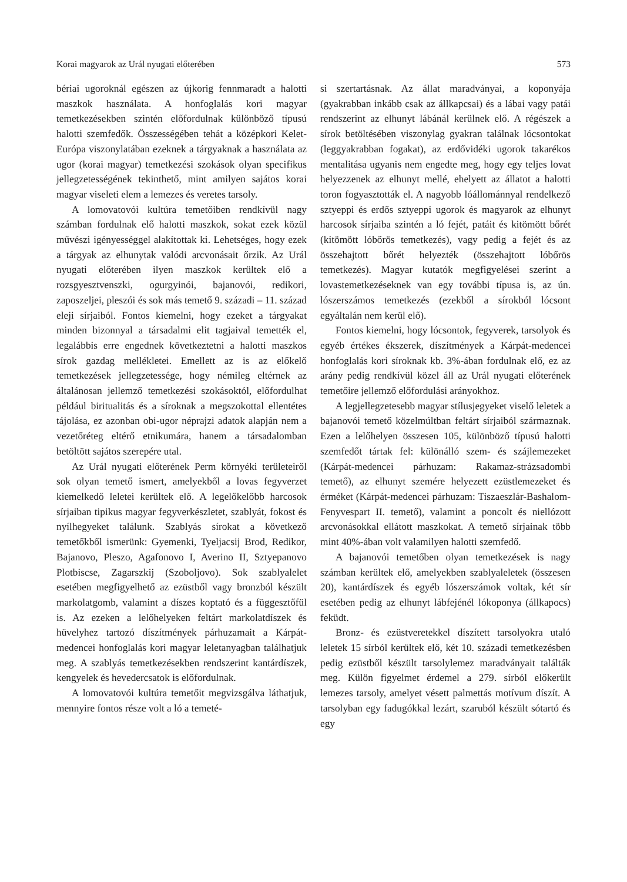Korai magyarok az Urál nyugati előterében 573
bériai ugoroknál egészen az újkorig fennmaradt a halotti maszkok használata. A honfoglalás kori magyar temetkezésekben szintén előfordulnak különböző típusú halotti szemfedők. Összességében tehát a középkori Kelet-Európa viszonylatában ezeknek a tárgyaknak a használata az ugor (korai magyar) temetkezési szokások olyan specifikus jellegzetességének tekinthető, mint amilyen sajátos korai magyar viseleti elem a lemezes és veretes tarsoly.
A lomovatovói kultúra temetőiben rendkívül nagy számban fordulnak elő halotti maszkok, sokat ezek közül művészi igényességgel alakítottak ki. Lehetséges, hogy ezek a tárgyak az elhunytak valódi arcvonásait őrzik. Az Urál nyugati előterében ilyen maszkok kerültek elő a rozsgyesztvenszki, ogurgyinói, bajanovói, redikori, zaposzeljei, pleszói és sok más temető 9. századi – 11. század eleji sírjaiból. Fontos kiemelni, hogy ezeket a tárgyakat minden bizonnyal a társadalmi elit tagjaival temették el, legalábbis erre engednek következtetni a halotti maszkos sírok gazdag mellékletei. Emellett az is az előkelő temetkezések jellegzetessége, hogy némileg eltérnek az általánosan jellemző temetkezési szokásoktól, előfordulhat például biritualitás és a síroknak a megszokottal ellentétes tájolása, ez azonban obi-ugor néprajzi adatok alapján nem a vezetőréteg eltérő etnikumára, hanem a társadalomban betöltött sajátos szerepére utal.
Az Urál nyugati előterének Perm környéki területeiről sok olyan temető ismert, amelyekből a lovas fegyverzet kiemelkedő leletei kerültek elő. A legelőkelőbb harcosok sírjaiban tipikus magyar fegyverkészletet, szablyát, fokost és nyílhegyeket találunk. Szablyás sírokat a következő temetőkből ismerünk: Gyemenki, Tyeljacsij Brod, Redikor, Bajanovo, Pleszo, Agafonovo I, Averino II, Sztyepanovo Plotbiscse, Zagarszkij (Szoboljovo). Sok szablyalelet esetében megfigyelhető az ezüstből vagy bronzból készült markolatgomb, valamint a díszes koptató és a függesztőfül is. Az ezeken a lelőhelyeken feltárt markolatdíszek és hüvelyhez tartozó díszítmények párhuzamait a Kárpát-medencei honfoglalás kori magyar leletanyagban találhatjuk meg. A szablyás temetkezésekben rendszerint kantárdíszek, kengyelek és hevedercsatok is előfordulnak.
A lomovatovói kultúra temetőit megvizsgálva láthatjuk, mennyire fontos része volt a ló a temeté-
si szertartásnak. Az állat maradványai, a koponyája (gyakrabban inkább csak az állkapcsai) és a lábai vagy patái rendszerint az elhunyt lábánál kerülnek elő. A régészek a sírok betöltésében viszonylag gyakran találnak lócsontokat (leggyakrabban fogakat), az erdővidéki ugorok takarékos mentalitása ugyanis nem engedte meg, hogy egy teljes lovat helyezzenek az elhunyt mellé, ehelyett az állatot a halotti toron fogyasztották el. A nagyobb lóállománnyal rendelkező sztyeppi és erdős sztyeppi ugorok és magyarok az elhunyt harcosok sírjaiba szintén a ló fejét, patáit és kitömött bőrét (kitömött lóbőrös temetkezés), vagy pedig a fejét és az összehajtott bőrét helyezték (összehajtott lóbőrös temetkezés). Magyar kutatók megfigyelései szerint a lovastemetkezéseknek van egy további típusa is, az ún. lószerszámos temetkezés (ezekből a sírokból lócsont egyáltalán nem kerül elő).
Fontos kiemelni, hogy lócsontok, fegyverek, tarsolyok és egyéb értékes ékszerek, díszítmények a Kárpát-medencei honfoglalás kori síroknak kb. 3%-ában fordulnak elő, ez az arány pedig rendkívül közel áll az Urál nyugati előterének temetőire jellemző előfordulási arányokhoz.
A legjellegzetesebb magyar stílusjegyeket viselő leletek a bajanovói temető közelmúltban feltárt sírjaiból származnak. Ezen a lelőhelyen összesen 105, különböző típusú halotti szemfedőt tártak fel: különálló szem- és szájlemezeket (Kárpát-medencei párhuzam: Rakamaz-strázsadombi temető), az elhunyt szemére helyezett ezüstlemezeket és érméket (Kárpát-medencei párhuzam: Tiszaeszlár-Bashalom-Fenyvespart II. temető), valamint a poncolt és niellózott arcvonásokkal ellátott maszkokat. A temető sírjainak több mint 40%-ában volt valamilyen halotti szemfedő.
A bajanovói temetőben olyan temetkezések is nagy számban kerültek elő, amelyekben szablyaleletek (összesen 20), kantárdíszek és egyéb lószerszámok voltak, két sír esetében pedig az elhunyt lábfejénél lókoponya (állkapocs) feküdt.
Bronz- és ezüstveretekkel díszített tarsolyokra utaló leletek 15 sírból kerültek elő, két 10. századi temetkezésben pedig ezüstből készült tarsolylemez maradványait találták meg. Külön figyelmet érdemel a 279. sírból előkerült lemezes tarsoly, amelyet vésett palmettás motívum díszít. A tarsolyban egy fadugókkal lezárt, szaruból készült sótartó és egy